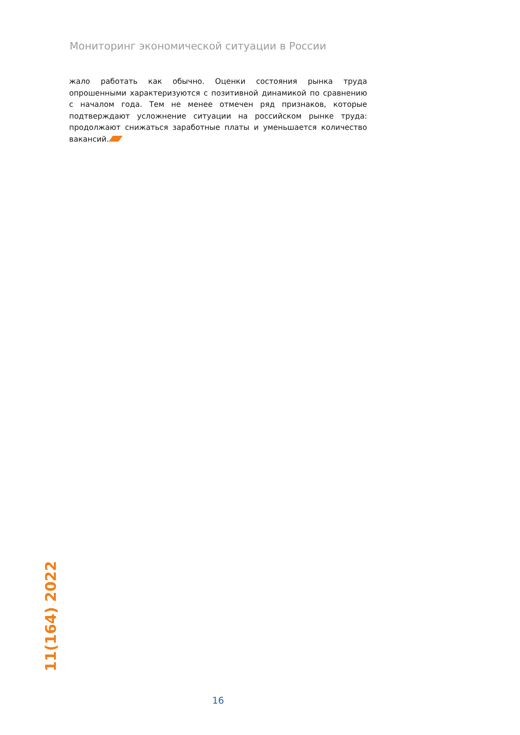Мониторинг экономической ситуации в России
жало работать как обычно. Оценки состояния рынка труда опрошенными характеризуются с позитивной динамикой по сравнению с началом года. Тем не менее отмечен ряд признаков, которые подтверждают усложнение ситуации на российском рынке труда: продолжают снижаться заработные платы и уменьшается количество вакансий.
11(164) 2022
16